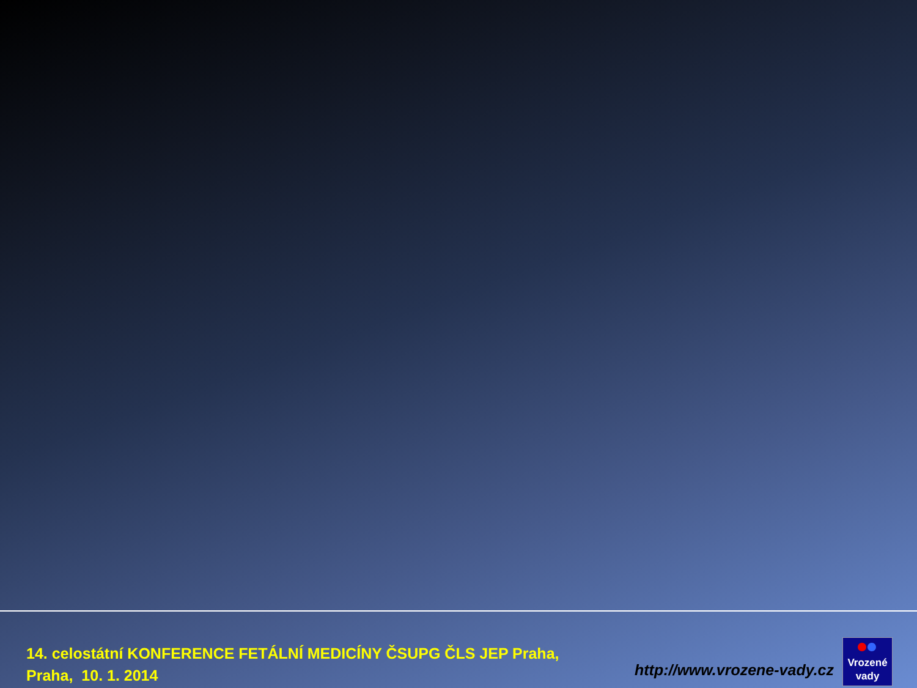14. celostátní KONFERENCE FETÁLNÍ MEDICÍNY ČSUPG ČLS JEP Praha,
Praha, 10. 1. 2014
http://www.vrozene-vady.cz
Vrozené
vady